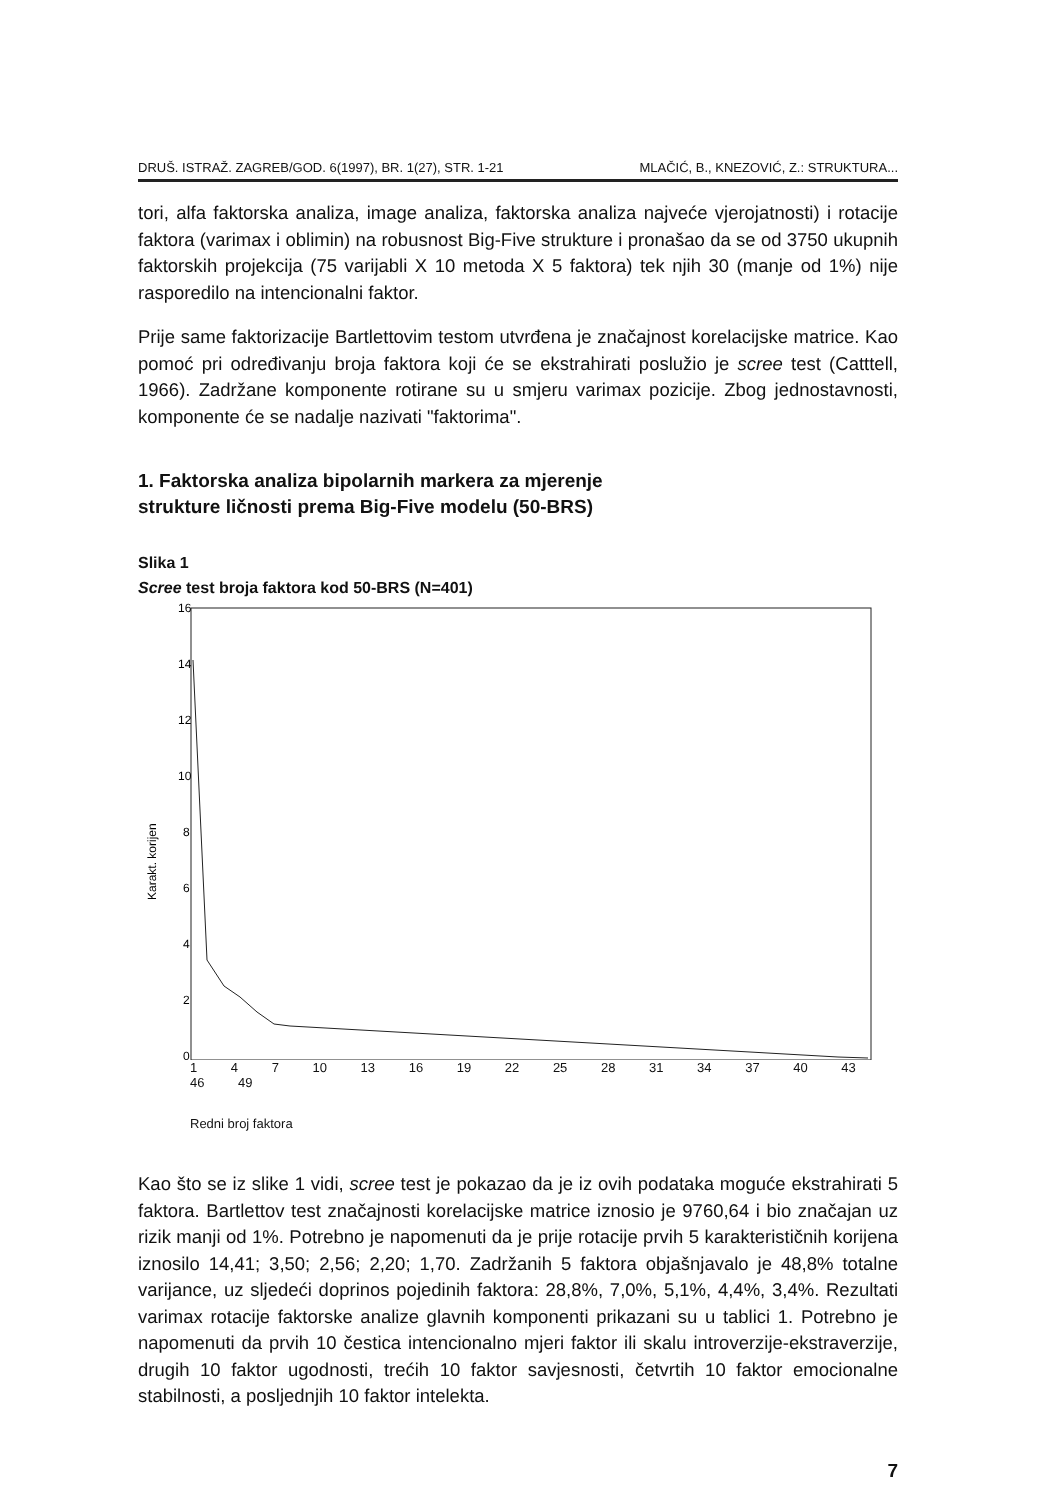DRUŠ. ISTRAŽ. ZAGREB/GOD. 6(1997), BR. 1(27), STR. 1-21 MLAČIĆ, B., KNEZOVIĆ, Z.: STRUKTURA...
tori, alfa faktorska analiza, image analiza, faktorska analiza najveće vjerojatnosti) i rotacije faktora (varimax i oblimin) na robusnost Big-Five strukture i pronašao da se od 3750 ukupnih faktorskih projekcija (75 varijabli X 10 metoda X 5 faktora) tek njih 30 (manje od 1%) nije rasporedilo na intencionalni faktor.
Prije same faktorizacije Bartlettovim testom utvrđena je značajnost korelacijske matrice. Kao pomoć pri određivanju broja faktora koji će se ekstrahirati poslužio je scree test (Catttell, 1966). Zadržane komponente rotirane su u smjeru varimax pozicije. Zbog jednostavnosti, komponente će se nadalje nazivati "faktorima".
1. Faktorska analiza bipolarnih markera za mjerenje
strukture ličnosti prema Big-Five modelu (50-BRS)
Slika 1
Scree test broja faktora kod 50-BRS (N=401)
16
14
12
10
8
6
4
2
0
Karakt. korijen
1 4 7 10 13 16 19 22 25 28 31 34 37 40 43 46 49
Redni broj faktora
Kao što se iz slike 1 vidi, scree test je pokazao da je iz ovih podataka moguće ekstrahirati 5 faktora. Bartlettov test značajnosti korelacijske matrice iznosio je 9760,64 i bio značajan uz rizik manji od 1%. Potrebno je napomenuti da je prije rotacije prvih 5 karakterističnih korijena iznosilo 14,41; 3,50; 2,56; 2,20; 1,70. Zadržanih 5 faktora objašnjavalo je 48,8% totalne varijance, uz sljedeći doprinos pojedinih faktora: 28,8%, 7,0%, 5,1%, 4,4%, 3,4%. Rezultati varimax rotacije faktorske analize glavnih komponenti prikazani su u tablici 1. Potrebno je napomenuti da prvih 10 čestica intencionalno mjeri faktor ili skalu introverzije-ekstraverzije, drugih 10 faktor ugodnosti, trećih 10 faktor savjesnosti, četvrtih 10 faktor emocionalne stabilnosti, a posljednjih 10 faktor intelekta.
7